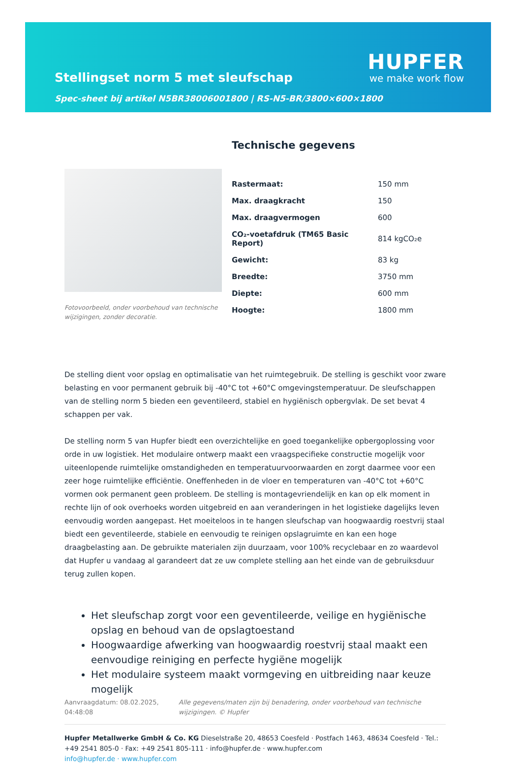Stellingset norm 5 met sleufschap
Spec-sheet bij artikel N5BR38006001800 | RS-N5-BR/3800×600×1800
HUPFER
we make work flow
Fotovoorbeeld, onder voorbehoud van technische wijzigingen, zonder decoratie.
Technische gegevens
| Rastermaat: | 150 mm |
| Max. draagkracht | 150 |
| Max. draagvermogen | 600 |
| CO₂-voetafdruk (TM65 Basic Report) | 814 kgCO₂e |
| Gewicht: | 83 kg |
| Breedte: | 3750 mm |
| Diepte: | 600 mm |
| Hoogte: | 1800 mm |
De stelling dient voor opslag en optimalisatie van het ruimtegebruik. De stelling is geschikt voor zware belasting en voor permanent gebruik bij -40°C tot +60°C omgevingstemperatuur. De sleufschappen van de stelling norm 5 bieden een geventileerd, stabiel en hygiënisch opbergvlak. De set bevat 4 schappen per vak.
De stelling norm 5 van Hupfer biedt een overzichtelijke en goed toegankelijke opbergoplossing voor orde in uw logistiek. Het modulaire ontwerp maakt een vraagspecifieke constructie mogelijk voor uiteenlopende ruimtelijke omstandigheden en temperatuurvoorwaarden en zorgt daarmee voor een zeer hoge ruimtelijke efficiëntie. Oneffenheden in de vloer en temperaturen van -40°C tot +60°C vormen ook permanent geen probleem. De stelling is montagevriendelijk en kan op elk moment in rechte lijn of ook overhoeks worden uitgebreid en aan veranderingen in het logistieke dagelijks leven eenvoudig worden aangepast. Het moeiteloos in te hangen sleufschap van hoogwaardig roestvrij staal biedt een geventileerde, stabiele en eenvoudig te reinigen opslagruimte en kan een hoge draagbelasting aan. De gebruikte materialen zijn duurzaam, voor 100% recyclebaar en zo waardevol dat Hupfer u vandaag al garandeert dat ze uw complete stelling aan het einde van de gebruiksduur terug zullen kopen.
Het sleufschap zorgt voor een geventileerde, veilige en hygiënische opslag en behoud van de opslagtoestand
Hoogwaardige afwerking van hoogwaardig roestvrij staal maakt een eenvoudige reiniging en perfecte hygiëne mogelijk
Het modulaire systeem maakt vormgeving en uitbreiding naar keuze mogelijk
Aanvraagdatum: 08.02.2025, 04:48:08
Alle gegevens/maten zijn bij benadering, onder voorbehoud van technische wijzigingen. © Hupfer
Hupfer Metallwerke GmbH & Co. KG Dieselstraße 20, 48653 Coesfeld · Postfach 1463, 48634 Coesfeld · Tel.: +49 2541 805-0 · Fax: +49 2541 805-111 · info@hupfer.de · www.hupfer.com
info@hupfer.de · www.hupfer.com